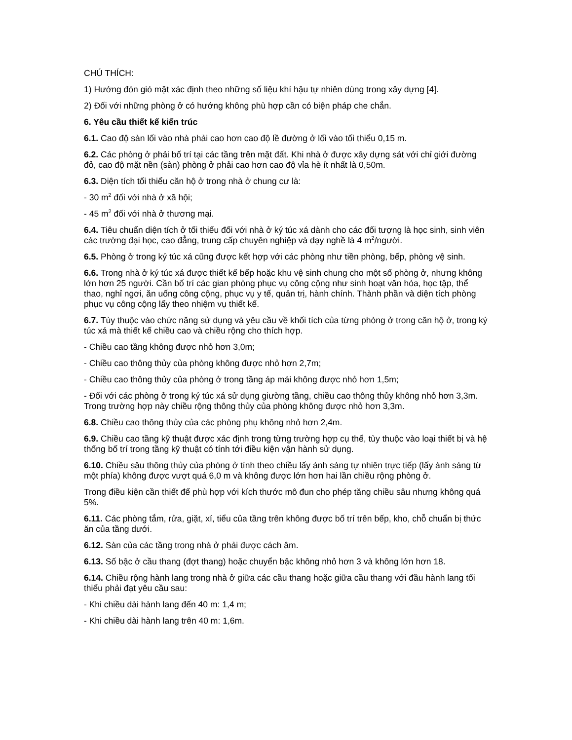CHÚ THÍCH:
1) Hướng đón gió mặt xác định theo những số liệu khí hậu tự nhiên dùng trong xây dựng [4].
2) Đối với những phòng ở có hướng không phù hợp cần có biện pháp che chắn.
6. Yêu cầu thiết kế kiến trúc
6.1. Cao độ sàn lối vào nhà phải cao hơn cao độ lề đường ở lối vào tối thiểu 0,15 m.
6.2. Các phòng ở phải bố trí tại các tầng trên mặt đất. Khi nhà ở được xây dựng sát với chỉ giới đường đỏ, cao độ mặt nền (sàn) phòng ở phải cao hơn cao độ vỉa hè ít nhất là 0,50m.
6.3. Diện tích tối thiểu căn hộ ở trong nhà ở chung cư là:
- 30 m<sup>2</sup> đối với nhà ở xã hội;
- 45 m<sup>2</sup> đối với nhà ở thương mại.
6.4. Tiêu chuẩn diện tích ở tối thiểu đối với nhà ở ký túc xá dành cho các đối tượng là học sinh, sinh viên các trường đại học, cao đẳng, trung cấp chuyên nghiệp và dạy nghề là 4 m<sup>2</sup>/người.
6.5. Phòng ở trong ký túc xá cũng được kết hợp với các phòng như tiền phòng, bếp, phòng vệ sinh.
6.6. Trong nhà ở ký túc xá được thiết kế bếp hoặc khu vệ sinh chung cho một số phòng ở, nhưng không lớn hơn 25 người. Cần bố trí các gian phòng phục vụ công cộng như sinh hoạt văn hóa, học tập, thể thao, nghỉ ngơi, ăn uống công cộng, phục vụ y tế, quản trị, hành chính. Thành phần và diện tích phòng phục vụ công cộng lấy theo nhiệm vụ thiết kế.
6.7. Tùy thuộc vào chức năng sử dụng và yêu cầu về khối tích của từng phòng ở trong căn hộ ở, trong ký túc xá mà thiết kế chiều cao và chiều rộng cho thích hợp.
- Chiều cao tầng không được nhỏ hơn 3,0m;
- Chiều cao thông thủy của phòng không được nhỏ hơn 2,7m;
- Chiều cao thông thủy của phòng ở trong tầng áp mái không được nhỏ hơn 1,5m;
- Đối với các phòng ở trong ký túc xá sử dụng giường tầng, chiều cao thông thủy không nhỏ hơn 3,3m. Trong trường hợp này chiều rộng thông thủy của phòng không được nhỏ hơn 3,3m.
6.8. Chiều cao thông thủy của các phòng phụ không nhỏ hơn 2,4m.
6.9. Chiều cao tầng kỹ thuật được xác định trong từng trường hợp cụ thể, tùy thuộc vào loại thiết bị và hệ thống bố trí trong tầng kỹ thuật có tính tới điều kiện vận hành sử dụng.
6.10. Chiều sâu thông thủy của phòng ở tính theo chiều lấy ánh sáng tự nhiên trực tiếp (lấy ánh sáng từ một phía) không được vượt quá 6,0 m và không được lớn hơn hai lần chiều rộng phòng ở.
Trong điều kiện cần thiết để phù hợp với kích thước mô đun cho phép tăng chiều sâu nhưng không quá 5%.
6.11. Các phòng tắm, rửa, giặt, xí, tiểu của tầng trên không được bố trí trên bếp, kho, chỗ chuẩn bị thức ăn của tầng dưới.
6.12. Sàn của các tầng trong nhà ở phải được cách âm.
6.13. Số bậc ở cầu thang (đợt thang) hoặc chuyển bậc không nhỏ hơn 3 và không lớn hơn 18.
6.14. Chiều rộng hành lang trong nhà ở giữa các cầu thang hoặc giữa cầu thang với đầu hành lang tối thiểu phải đạt yêu cầu sau:
- Khi chiều dài hành lang đến 40 m: 1,4 m;
- Khi chiều dài hành lang trên 40 m: 1,6m.